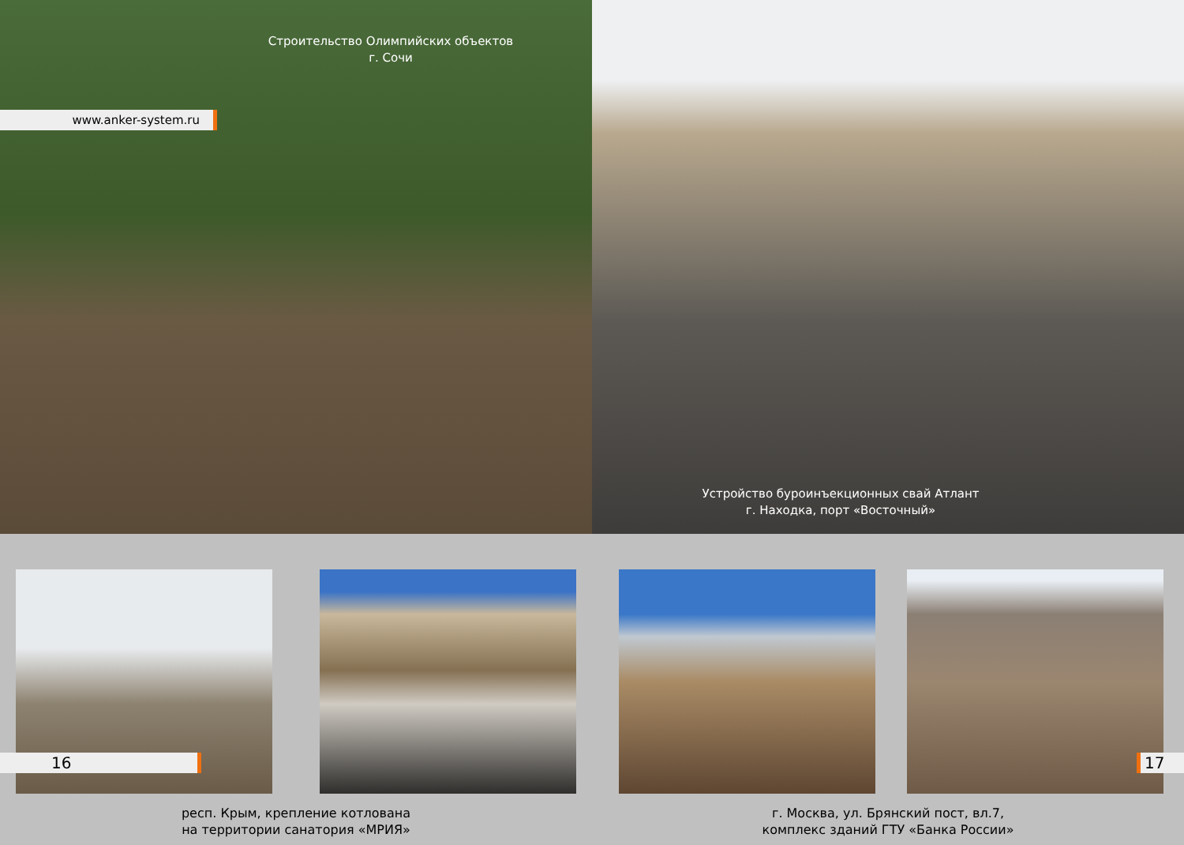Строительство Олимпийских объектов
г. Сочи
www.anker-system.ru
16
респ. Крым, крепление котлована
на территории санатория «МРИЯ»
Устройство буроинъекционных свай Атлант
г. Находка, порт «Восточный»
17
г. Москва, ул. Брянский пост, вл.7,
комплекс зданий ГТУ «Банка России»